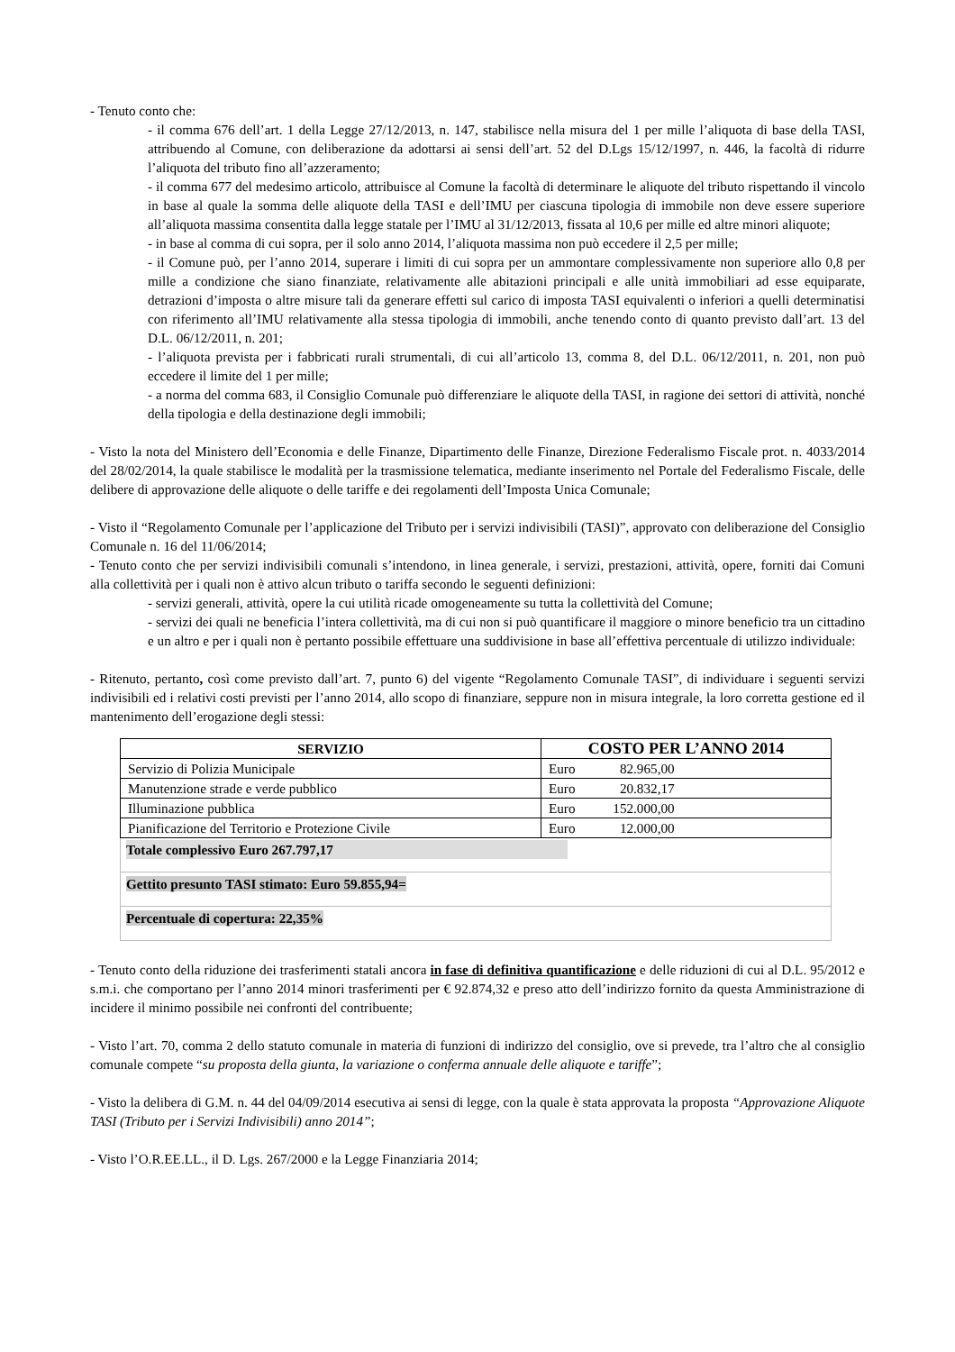- Tenuto conto che:
- il comma 676 dell’art. 1 della Legge 27/12/2013, n. 147, stabilisce nella misura del 1 per mille l’aliquota di base della TASI, attribuendo al Comune, con deliberazione da adottarsi ai sensi dell’art. 52 del D.Lgs 15/12/1997, n. 446, la facoltà di ridurre l’aliquota del tributo fino all’azzeramento;
- il comma 677 del medesimo articolo, attribuisce al Comune la facoltà di determinare le aliquote del tributo rispettando il vincolo in base al quale la somma delle aliquote della TASI e dell’IMU per ciascuna tipologia di immobile non deve essere superiore all’aliquota massima consentita dalla legge statale per l’IMU al 31/12/2013, fissata al 10,6 per mille ed altre minori aliquote;
- in base al comma di cui sopra, per il solo anno 2014, l’aliquota massima non può eccedere il 2,5 per mille;
- il Comune può, per l’anno 2014, superare i limiti di cui sopra per un ammontare complessivamente non superiore allo 0,8 per mille a condizione che siano finanziate, relativamente alle abitazioni principali e alle unità immobiliari ad esse equiparate, detrazioni d’imposta o altre misure tali da generare effetti sul carico di imposta TASI equivalenti o inferiori a quelli determinatisi con riferimento all’IMU relativamente alla stessa tipologia di immobili, anche tenendo conto di quanto previsto dall’art. 13 del D.L. 06/12/2011, n. 201;
- l’aliquota prevista per i fabbricati rurali strumentali, di cui all’articolo 13, comma 8, del D.L. 06/12/2011, n. 201, non può eccedere il limite del 1 per mille;
- a norma del comma 683, il Consiglio Comunale può differenziare le aliquote della TASI, in ragione dei settori di attività, nonché della tipologia e della destinazione degli immobili;
- Visto la nota del Ministero dell’Economia e delle Finanze, Dipartimento delle Finanze, Direzione Federalismo Fiscale prot. n. 4033/2014 del 28/02/2014, la quale stabilisce le modalità per la trasmissione telematica, mediante inserimento nel Portale del Federalismo Fiscale, delle delibere di approvazione delle aliquote o delle tariffe e dei regolamenti dell’Imposta Unica Comunale;
- Visto il “Regolamento Comunale per l’applicazione del Tributo per i servizi indivisibili (TASI)”, approvato con deliberazione del Consiglio Comunale n. 16 del 11/06/2014;
- Tenuto conto che per servizi indivisibili comunali s’intendono, in linea generale, i servizi, prestazioni, attività, opere, forniti dai Comuni alla collettività per i quali non è attivo alcun tributo o tariffa secondo le seguenti definizioni:
- servizi generali, attività, opere la cui utilità ricade omogeneamente su tutta la collettività del Comune;
- servizi dei quali ne beneficia l’intera collettività, ma di cui non si può quantificare il maggiore o minore beneficio tra un cittadino e un altro e per i quali non è pertanto possibile effettuare una suddivisione in base all’effettiva percentuale di utilizzo individuale:
- Ritenuto, pertanto, così come previsto dall’art. 7, punto 6) del vigente “Regolamento Comunale TASI”, di individuare i seguenti servizi indivisibili ed i relativi costi previsti per l’anno 2014, allo scopo di finanziare, seppure non in misura integrale, la loro corretta gestione ed il mantenimento dell’erogazione degli stessi:
| SERVIZIO | COSTO PER L’ANNO 2014 |
| --- | --- |
| Servizio di Polizia Municipale | Euro 82.965,00 |
| Manutenzione strade e verde pubblico | Euro 20.832,17 |
| Illuminazione pubblica | Euro 152.000,00 |
| Pianificazione del Territorio e Protezione Civile | Euro 12.000,00 |
| Totale complessivo Euro 267.797,17 | |
| Gettito presunto TASI stimato: Euro 59.855,94= | |
| Percentuale di copertura: 22,35% | |
- Tenuto conto della riduzione dei trasferimenti statali ancora in fase di definitiva quantificazione e delle riduzioni di cui al D.L. 95/2012 e s.m.i. che comportano per l’anno 2014 minori trasferimenti per € 92.874,32 e preso atto dell’indirizzo fornito da questa Amministrazione di incidere il minimo possibile nei confronti del contribuente;
- Visto l’art. 70, comma 2 dello statuto comunale in materia di funzioni di indirizzo del consiglio, ove si prevede, tra l’altro che al consiglio comunale compete “su proposta della giunta, la variazione o conferma annuale delle aliquote e tariffe”;
- Visto la delibera di G.M. n. 44 del 04/09/2014 esecutiva ai sensi di legge, con la quale è stata approvata la proposta “Approvazione Aliquote TASI (Tributo per i Servizi Indivisibili) anno 2014”;
- Visto l’O.R.EE.LL., il D. Lgs. 267/2000 e la Legge Finanziaria 2014;